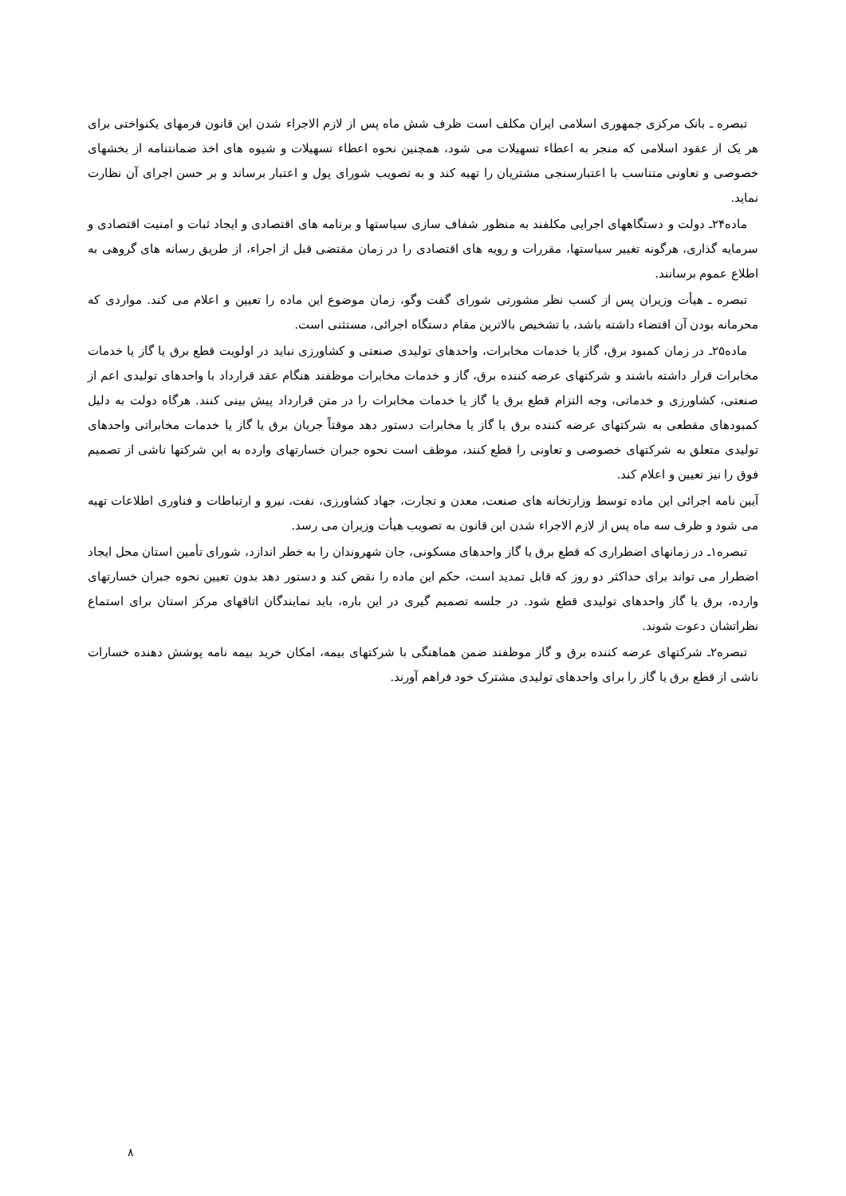تبصره ـ بانک مرکزی جمهوری اسلامی ایران مکلف است ظرف شش ماه پس از لازم الاجراء شدن این قانون فرمهای یکنواختی برای هر یک از عقود اسلامی که منجر به اعطاء تسهیلات می شود، همچنین نحوه اعطاء تسهیلات و شیوه های اخذ ضمانتنامه از بخشهای خصوصی و تعاونی متناسب با اعتبارسنجی مشتریان را تهیه کند و به تصویب شورای پول و اعتبار برساند و بر حسن اجرای آن نظارت نماید.
ماده۲۴ـ دولت و دستگاههای اجرایی مکلفند به منظور شفاف سازی سیاستها و برنامه های اقتصادی و ایجاد ثبات و امنیت اقتصادی و سرمایه گذاری، هرگونه تغییر سیاستها، مقررات و رویه های اقتصادی را در زمان مقتضی قبل از اجراء، از طریق رسانه های گروهی به اطلاع عموم برسانند.
تبصره ـ هیأت وزیران پس از کسب نظر مشورتی شورای گفت وگو، زمان موضوع این ماده را تعیین و اعلام می کند. مواردی که محرمانه بودن آن اقتضاء داشته باشد، با تشخیص بالاترین مقام دستگاه اجرائی، مستثنی است.
ماده۲۵ـ در زمان کمبود برق، گاز یا خدمات مخابرات، واحدهای تولیدی صنعتی و کشاورزی نباید در اولویت قطع برق یا گاز یا خدمات مخابرات قرار داشته باشند و شرکتهای عرضه کننده برق، گاز و خدمات مخابرات موظفند هنگام عقد قرارداد با واحدهای تولیدی اعم از صنعتی، کشاورزی و خدماتی، وجه التزام قطع برق یا گاز یا خدمات مخابرات را در متن قرارداد پیش بینی کنند. هرگاه دولت به دلیل کمبودهای مقطعی به شرکتهای عرضه کننده برق یا گاز یا مخابرات دستور دهد موقتاً جریان برق یا گاز یا خدمات مخابراتی واحدهای تولیدی متعلق به شرکتهای خصوصی و تعاونی را قطع کنند، موظف است نحوه جبران خسارتهای وارده به این شرکتها ناشی از تصمیم فوق را نیز تعیین و اعلام کند.
آیین نامه اجرائی این ماده توسط وزارتخانه های صنعت، معدن و تجارت، جهاد کشاورزی، نفت، نیرو و ارتباطات و فناوری اطلاعات تهیه می شود و ظرف سه ماه پس از لازم الاجراء شدن این قانون به تصویب هیأت وزیران می رسد.
تبصره۱ـ در زمانهای اضطراری که قطع برق یا گاز واحدهای مسکونی، جان شهروندان را به خطر اندازد، شورای تأمین استان محل ایجاد اضطرار می تواند برای حداکثر دو روز که قابل تمدید است، حکم این ماده را نقض کند و دستور دهد بدون تعیین نحوه جبران خسارتهای وارده، برق یا گاز واحدهای تولیدی قطع شود. در جلسه تصمیم گیری در این باره، باید نمایندگان اتاقهای مرکز استان برای استماع نظراتشان دعوت شوند.
تبصره۲ـ شرکتهای عرضه کننده برق و گاز موظفند ضمن هماهنگی با شرکتهای بیمه، امکان خرید بیمه نامه پوشش دهنده خسارات ناشی از قطع برق یا گاز را برای واحدهای تولیدی مشترک خود فراهم آورند.
۸